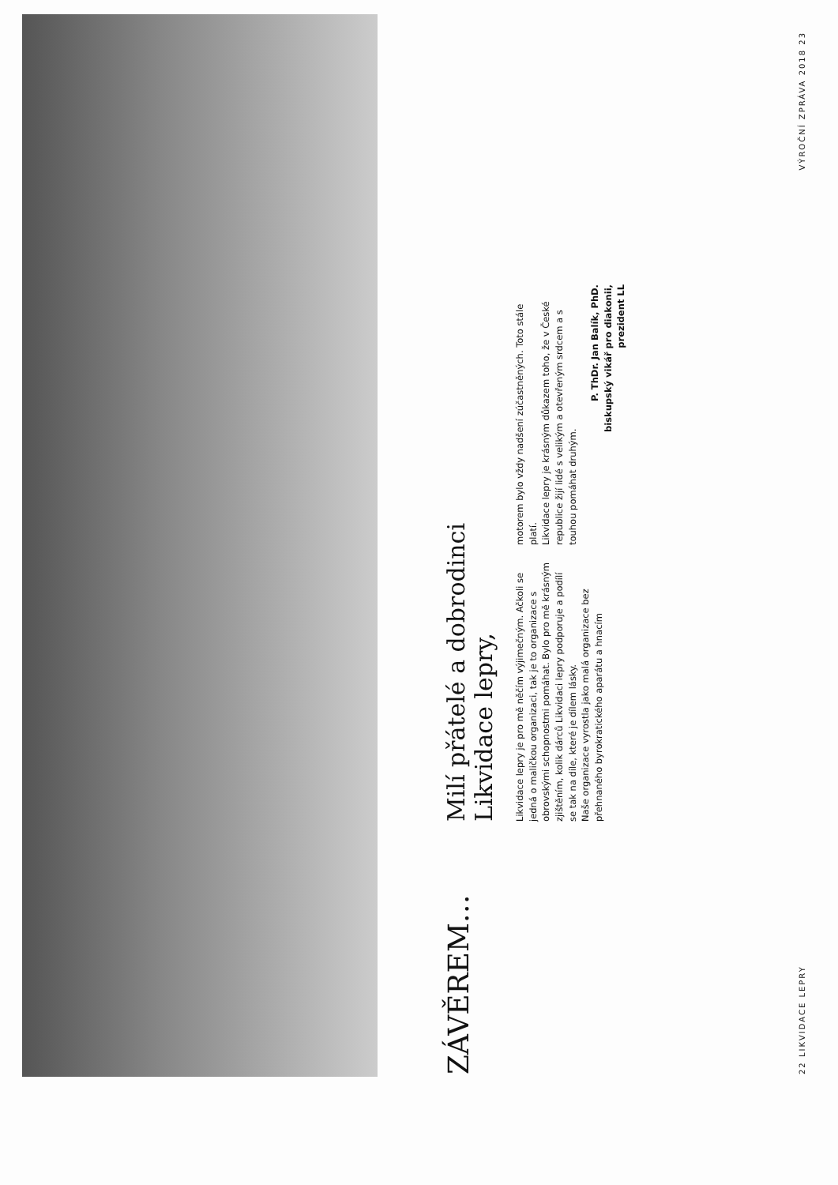ZÁVĚREM…
Milí přátelé a dobrodinci
Likvidace lepry,
Likvidace lepry je pro mě něčím výjimečným. Ačkoli se jedná o maličkou organizaci, tak je to organizace s obrovskými schopnostmi pomáhat. Bylo pro mě krásným zjištěním, kolik dárců Likvidaci lepry podporuje a podílí se tak na díle, které je dílem lásky.
Naše organizace vyrostla jako malá organizace bez přehnaného byrokratického aparátu a hnacím
motorem bylo vždy nadšení zúčastněných. Toto stále platí.
Likvidace lepry je krásným důkazem toho, že v České republice žijí lidé s velikým a otevřeným srdcem a s touhou pomáhat druhým.
P. ThDr. Jan Balík, PhD.
biskupský vikář pro diakonii,
prezident LL
22 LIKVIDACE LEPRY VÝROČNÍ ZPRÁVA 2018 23